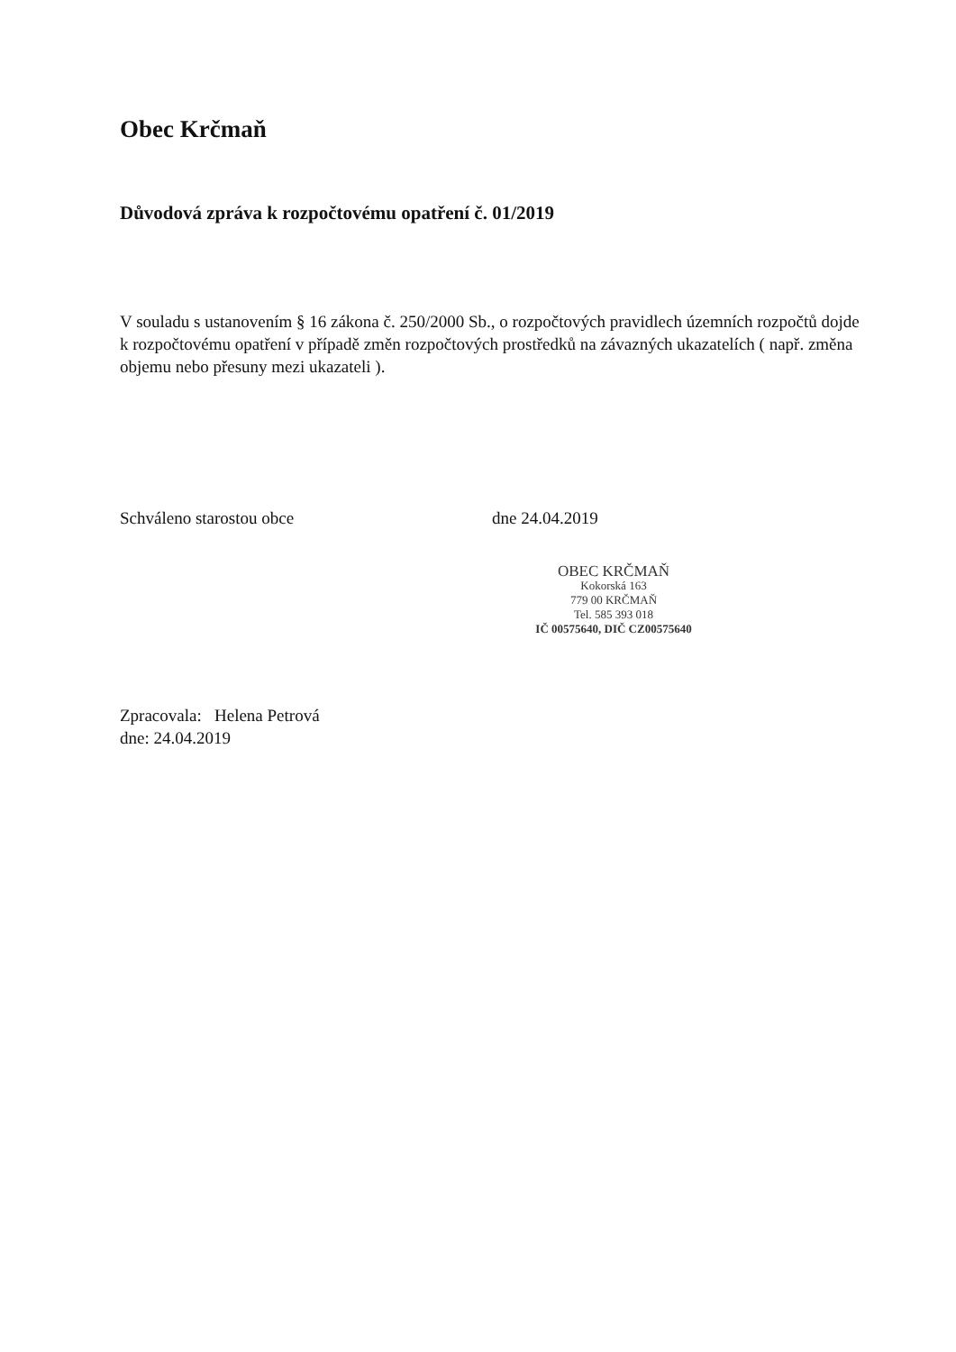Obec Krčmaň
Důvodová zpráva k rozpočtovému opatření č. 01/2019
V souladu s ustanovením § 16 zákona č. 250/2000 Sb., o rozpočtových pravidlech územních rozpočtů dojde k rozpočtovému opatření v případě změn rozpočtových prostředků na závazných ukazatelích ( např. změna objemu nebo přesuny mezi ukazateli ).
Schváleno starostou obce dne 24.04.2019
OBEC KRČMAŇ
Kokorská 163
779 00 KRČMAŇ
Tel. 585 393 018
IČ 00575640, DIČ CZ00575640
Zpracovala: Helena Petrová
dne: 24.04.2019